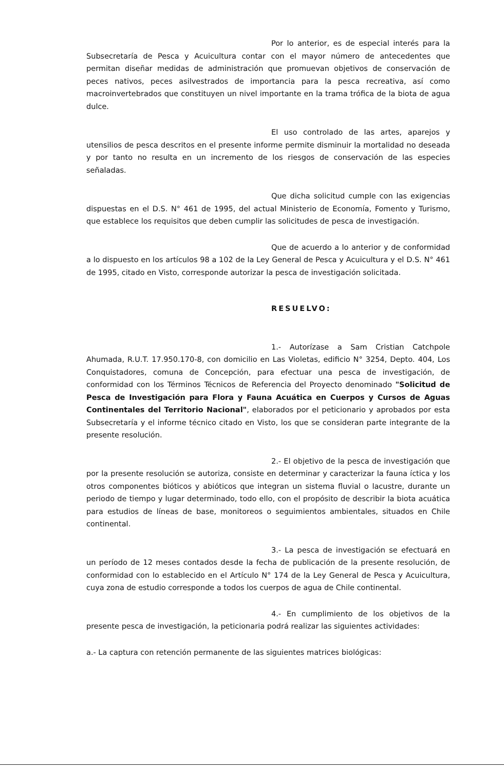Por lo anterior, es de especial interés para la Subsecretaría de Pesca y Acuicultura contar con el mayor número de antecedentes que permitan diseñar medidas de administración que promuevan objetivos de conservación de peces nativos, peces asilvestrados de importancia para la pesca recreativa, así como macroinvertebrados que constituyen un nivel importante en la trama trófica de la biota de agua dulce.
El uso controlado de las artes, aparejos y utensilios de pesca descritos en el presente informe permite disminuir la mortalidad no deseada y por tanto no resulta en un incremento de los riesgos de conservación de las especies señaladas.
Que dicha solicitud cumple con las exigencias dispuestas en el D.S. N° 461 de 1995, del actual Ministerio de Economía, Fomento y Turismo, que establece los requisitos que deben cumplir las solicitudes de pesca de investigación.
Que de acuerdo a lo anterior y de conformidad a lo dispuesto en los artículos 98 a 102 de la Ley General de Pesca y Acuicultura y el D.S. N° 461 de 1995, citado en Visto, corresponde autorizar la pesca de investigación solicitada.
RESUELVO:
1.- Autorízase a Sam Cristian Catchpole Ahumada, R.U.T. 17.950.170-8, con domicilio en Las Violetas, edificio N° 3254, Depto. 404, Los Conquistadores, comuna de Concepción, para efectuar una pesca de investigación, de conformidad con los Términos Técnicos de Referencia del Proyecto denominado "Solicitud de Pesca de Investigación para Flora y Fauna Acuática en Cuerpos y Cursos de Aguas Continentales del Territorio Nacional", elaborados por el peticionario y aprobados por esta Subsecretaría y el informe técnico citado en Visto, los que se consideran parte integrante de la presente resolución.
2.- El objetivo de la pesca de investigación que por la presente resolución se autoriza, consiste en determinar y caracterizar la fauna íctica y los otros componentes bióticos y abióticos que integran un sistema fluvial o lacustre, durante un periodo de tiempo y lugar determinado, todo ello, con el propósito de describir la biota acuática para estudios de líneas de base, monitoreos o seguimientos ambientales, situados en Chile continental.
3.- La pesca de investigación se efectuará en un período de 12 meses contados desde la fecha de publicación de la presente resolución, de conformidad con lo establecido en el Artículo N° 174 de la Ley General de Pesca y Acuicultura, cuya zona de estudio corresponde a todos los cuerpos de agua de Chile continental.
4.- En cumplimiento de los objetivos de la presente pesca de investigación, la peticionaria podrá realizar las siguientes actividades:
a.- La captura con retención permanente de las siguientes matrices biológicas: